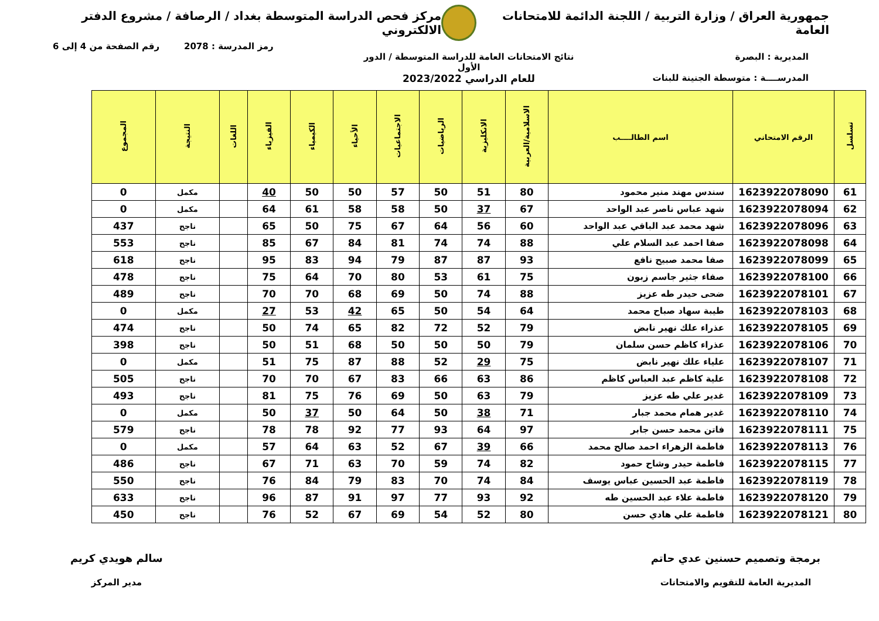جمهورية العراق / وزارة التربية / اللجنة الدائمة للامتحانات العامة
مركز فحص الدراسة المتوسطة بغداد / الرصافة / مشروع الدفتر الالكتروني
رمز المدرسة : 2078 رقم الصفحة من 4 إلى 6
المديرية : البصرة
المدرســــة : متوسطة الجنينة للبنات
نتائج الامتحانات العامة للدراسة المتوسطة / الدور الأول
للعام الدراسي 2023/2022
| تسلسل | الرقم الامتحاني | اسم الطالــــب | الاسلامية/العربية | الانكليزية | الرياضيات | الاجتماعيات | الأحياء | الكيمياء | الفيزياء | اللغات | النتيجة | المجموع |
| --- | --- | --- | --- | --- | --- | --- | --- | --- | --- | --- | --- | --- |
| 61 | 1623922078090 | سندس مهند منير محمود | 80 | 51 | 50 | 57 | 50 | 50 | 40 | | مكمل | 0 |
| 62 | 1623922078094 | شهد عباس ناصر عبد الواحد | 67 | 37 | 50 | 58 | 58 | 61 | 64 | | مكمل | 0 |
| 63 | 1623922078096 | شهد محمد عبد الباقي عبد الواحد | 60 | 56 | 64 | 67 | 75 | 50 | 65 | | ناجح | 437 |
| 64 | 1623922078098 | صفا احمد عبد السلام علي | 88 | 74 | 74 | 81 | 84 | 67 | 85 | | ناجح | 553 |
| 65 | 1623922078099 | صفا محمد صبيح نافع | 93 | 87 | 87 | 79 | 94 | 83 | 95 | | ناجح | 618 |
| 66 | 1623922078100 | صفاء جثير جاسم زبون | 75 | 61 | 53 | 80 | 70 | 64 | 75 | | ناجح | 478 |
| 67 | 1623922078101 | ضحى حيدر طه عزيز | 88 | 74 | 50 | 69 | 68 | 70 | 70 | | ناجح | 489 |
| 68 | 1623922078103 | طيبة سهاد صباح محمد | 64 | 54 | 50 | 65 | 42 | 53 | 27 | | مكمل | 0 |
| 69 | 1623922078105 | عذراء علك نهير نابض | 79 | 52 | 72 | 82 | 65 | 74 | 50 | | ناجح | 474 |
| 70 | 1623922078106 | عذراء كاظم حسن سلمان | 79 | 50 | 50 | 50 | 68 | 51 | 50 | | ناجح | 398 |
| 71 | 1623922078107 | علياء علك نهير نابض | 75 | 29 | 52 | 88 | 87 | 75 | 51 | | مكمل | 0 |
| 72 | 1623922078108 | علية كاظم عبد العباس كاظم | 86 | 63 | 66 | 83 | 67 | 70 | 70 | | ناجح | 505 |
| 73 | 1623922078109 | غدير علي طه عزيز | 79 | 63 | 50 | 69 | 76 | 75 | 81 | | ناجح | 493 |
| 74 | 1623922078110 | غدير همام محمد جبار | 71 | 38 | 50 | 64 | 50 | 37 | 50 | | مكمل | 0 |
| 75 | 1623922078111 | فاتن محمد حسن جابر | 97 | 64 | 93 | 77 | 92 | 78 | 78 | | ناجح | 579 |
| 76 | 1623922078113 | فاطمة الزهراء احمد صالح محمد | 66 | 39 | 67 | 52 | 63 | 64 | 57 | | مكمل | 0 |
| 77 | 1623922078115 | فاطمة حيدر وشاح حمود | 82 | 74 | 59 | 70 | 63 | 71 | 67 | | ناجح | 486 |
| 78 | 1623922078119 | فاطمة عبد الحسين عباس يوسف | 84 | 74 | 70 | 83 | 79 | 84 | 76 | | ناجح | 550 |
| 79 | 1623922078120 | فاطمة علاء عبد الحسين طه | 92 | 93 | 77 | 97 | 91 | 87 | 96 | | ناجح | 633 |
| 80 | 1623922078121 | فاطمة علي هادي حسن | 80 | 52 | 54 | 69 | 67 | 52 | 76 | | ناجح | 450 |
برمجة وتصميم حسنين عدي حاتم
المديرية العامة للتقويم والامتحانات
سالم هويدي كريم
مدير المركز